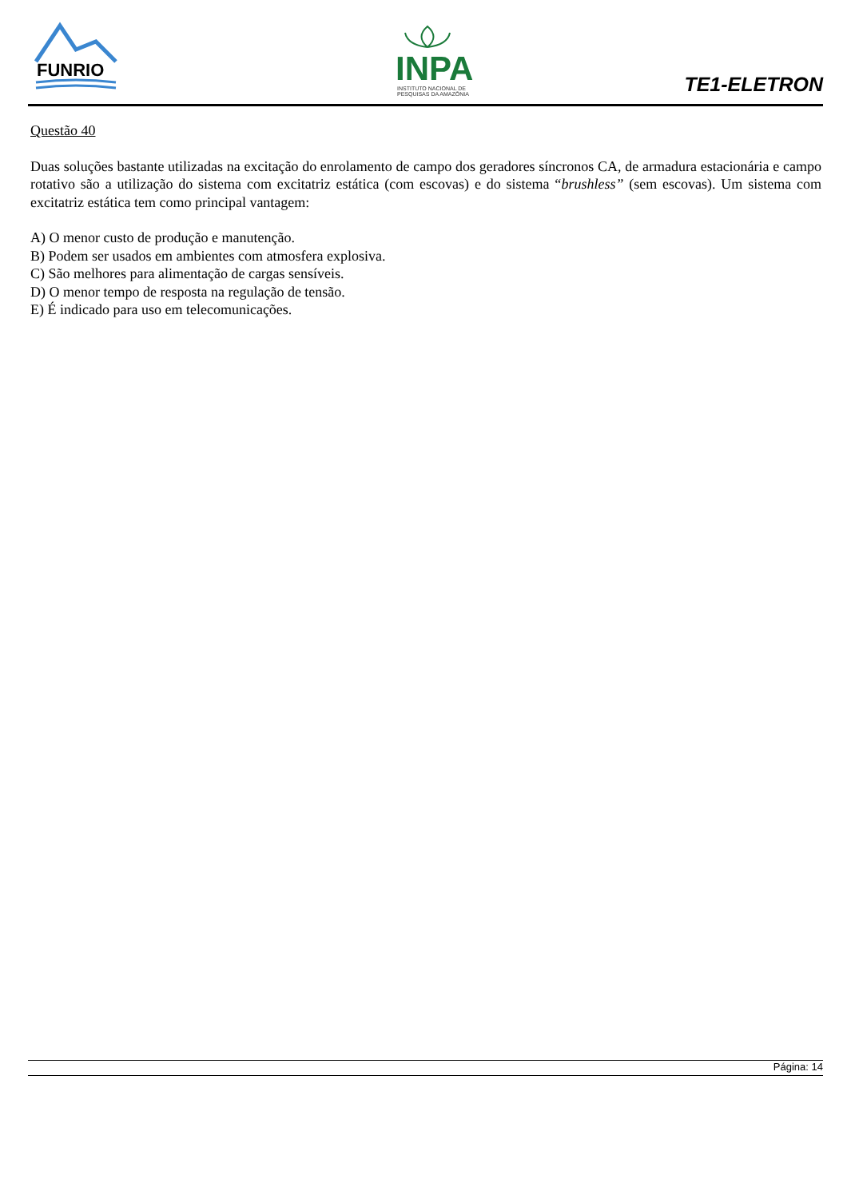FUNRIO
INPA
INSTITUTO NACIONAL DE
PESQUISAS DA AMAZÔNIA
TE1-ELETRON
Questão 40
Duas soluções bastante utilizadas na excitação do enrolamento de campo dos geradores síncronos CA, de armadura estacionária e campo rotativo são a utilização do sistema com excitatriz estática (com escovas) e do sistema “brushless” (sem escovas). Um sistema com excitatriz estática tem como principal vantagem:
A) O menor custo de produção e manutenção.
B) Podem ser usados em ambientes com atmosfera explosiva.
C) São melhores para alimentação de cargas sensíveis.
D) O menor tempo de resposta na regulação de tensão.
E) É indicado para uso em telecomunicações.
Página: 14